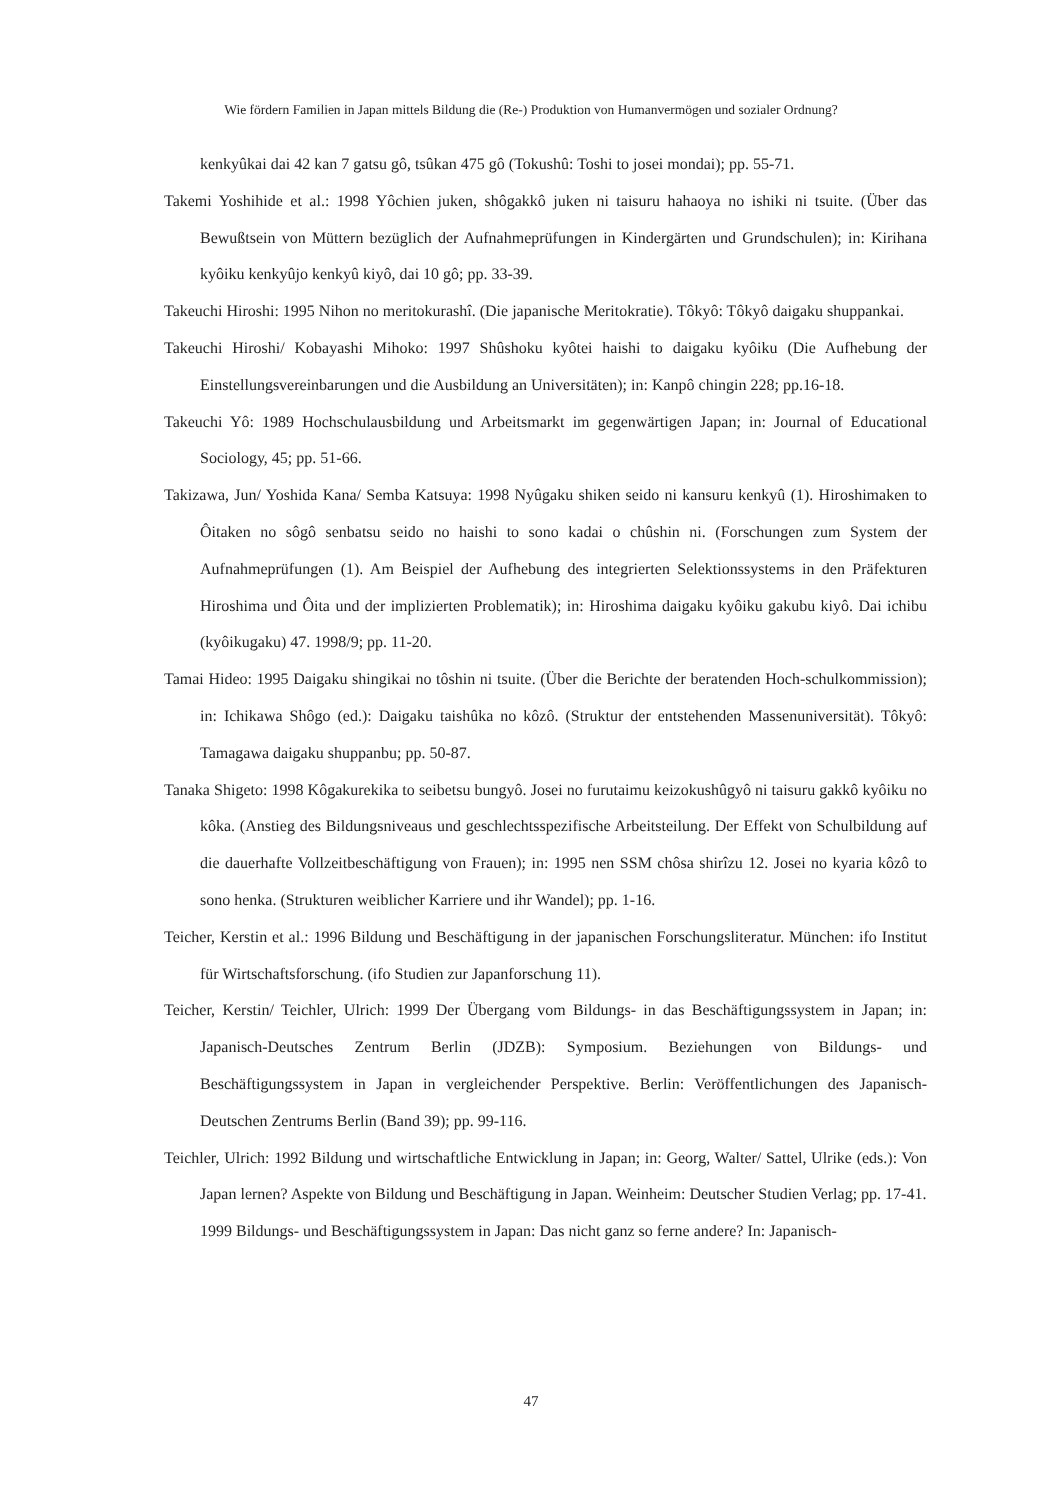Wie fördern Familien in Japan mittels Bildung die (Re-) Produktion von Humanvermögen und sozialer Ordnung?
kenkyûkai dai 42 kan 7 gatsu gô, tsûkan 475 gô (Tokushû: Toshi to josei mondai); pp. 55-71.
Takemi Yoshihide et al.: 1998 Yôchien juken, shôgakkô juken ni taisuru hahaoya no ishiki ni tsuite. (Über das Bewußtsein von Müttern bezüglich der Aufnahmeprüfungen in Kindergärten und Grundschulen); in: Kirihana kyôiku kenkyûjo kenkyû kiyô, dai 10 gô; pp. 33-39.
Takeuchi Hiroshi: 1995 Nihon no meritokurashî. (Die japanische Meritokratie). Tôkyô: Tôkyô daigaku shuppankai.
Takeuchi Hiroshi/ Kobayashi Mihoko: 1997 Shûshoku kyôtei haishi to daigaku kyôiku (Die Aufhebung der Einstellungsvereinbarungen und die Ausbildung an Universitäten); in: Kanpô chingin 228; pp.16-18.
Takeuchi Yô: 1989 Hochschulausbildung und Arbeitsmarkt im gegenwärtigen Japan; in: Journal of Educational Sociology, 45; pp. 51-66.
Takizawa, Jun/ Yoshida Kana/ Semba Katsuya: 1998 Nyûgaku shiken seido ni kansuru kenkyû (1). Hiroshimaken to Ôitaken no sôgô senbatsu seido no haishi to sono kadai o chûshin ni. (Forschungen zum System der Aufnahmeprüfungen (1). Am Beispiel der Aufhebung des integrierten Selektionssystems in den Präfekturen Hiroshima und Ôita und der implizierten Problematik); in: Hiroshima daigaku kyôiku gakubu kiyô. Dai ichibu (kyôikugaku) 47. 1998/9; pp. 11-20.
Tamai Hideo: 1995 Daigaku shingikai no tôshin ni tsuite. (Über die Berichte der beratenden Hoch-schulkommission); in: Ichikawa Shôgo (ed.): Daigaku taishûka no kôzô. (Struktur der entstehenden Massenuniversität). Tôkyô: Tamagawa daigaku shuppanbu; pp. 50-87.
Tanaka Shigeto: 1998 Kôgakurekika to seibetsu bungyô. Josei no furutaimu keizokushûgyô ni taisuru gakkô kyôiku no kôka. (Anstieg des Bildungsniveaus und geschlechtsspezifische Arbeitsteilung. Der Effekt von Schulbildung auf die dauerhafte Vollzeitbeschäftigung von Frauen); in: 1995 nen SSM chôsa shirîzu 12. Josei no kyaria kôzô to sono henka. (Strukturen weiblicher Karriere und ihr Wandel); pp. 1-16.
Teicher, Kerstin et al.: 1996 Bildung und Beschäftigung in der japanischen Forschungsliteratur. München: ifo Institut für Wirtschaftsforschung. (ifo Studien zur Japanforschung 11).
Teicher, Kerstin/ Teichler, Ulrich: 1999 Der Übergang vom Bildungs- in das Beschäftigungssystem in Japan; in: Japanisch-Deutsches Zentrum Berlin (JDZB): Symposium. Beziehungen von Bildungs- und Beschäftigungssystem in Japan in vergleichender Perspektive. Berlin: Veröffentlichungen des Japanisch-Deutschen Zentrums Berlin (Band 39); pp. 99-116.
Teichler, Ulrich: 1992 Bildung und wirtschaftliche Entwicklung in Japan; in: Georg, Walter/ Sattel, Ulrike (eds.): Von Japan lernen? Aspekte von Bildung und Beschäftigung in Japan. Weinheim: Deutscher Studien Verlag; pp. 17-41.
1999 Bildungs- und Beschäftigungssystem in Japan: Das nicht ganz so ferne andere? In: Japanisch-
47